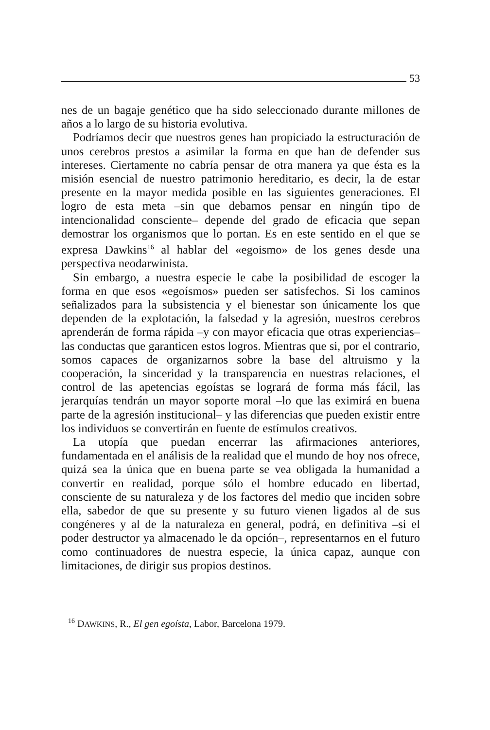53
nes de un bagaje genético que ha sido seleccionado durante millones de años a lo largo de su historia evolutiva.
Podríamos decir que nuestros genes han propiciado la estructuración de unos cerebros prestos a asimilar la forma en que han de defender sus intereses. Ciertamente no cabría pensar de otra manera ya que ésta es la misión esencial de nuestro patrimonio hereditario, es decir, la de estar presente en la mayor medida posible en las siguientes generaciones. El logro de esta meta –sin que debamos pensar en ningún tipo de intencionalidad consciente– depende del grado de eficacia que sepan demostrar los organismos que lo portan. Es en este sentido en el que se expresa Dawkins<sup>16</sup> al hablar del «egoismo» de los genes desde una perspectiva neodarwinista.
Sin embargo, a nuestra especie le cabe la posibilidad de escoger la forma en que esos «egoísmos» pueden ser satisfechos. Si los caminos señalizados para la subsistencia y el bienestar son únicamente los que dependen de la explotación, la falsedad y la agresión, nuestros cerebros aprenderán de forma rápida –y con mayor eficacia que otras experiencias– las conductas que garanticen estos logros. Mientras que si, por el contrario, somos capaces de organizarnos sobre la base del altruismo y la cooperación, la sinceridad y la transparencia en nuestras relaciones, el control de las apetencias egoístas se logrará de forma más fácil, las jerarquías tendrán un mayor soporte moral –lo que las eximirá en buena parte de la agresión institucional– y las diferencias que pueden existir entre los individuos se convertirán en fuente de estímulos creativos.
La utopía que puedan encerrar las afirmaciones anteriores, fundamentada en el análisis de la realidad que el mundo de hoy nos ofrece, quizá sea la única que en buena parte se vea obligada la humanidad a convertir en realidad, porque sólo el hombre educado en libertad, consciente de su naturaleza y de los factores del medio que inciden sobre ella, sabedor de que su presente y su futuro vienen ligados al de sus congéneres y al de la naturaleza en general, podrá, en definitiva –si el poder destructor ya almacenado le da opción–, representarnos en el futuro como continuadores de nuestra especie, la única capaz, aunque con limitaciones, de dirigir sus propios destinos.
<sup>16</sup> DAWKINS, R., El gen egoísta, Labor, Barcelona 1979.